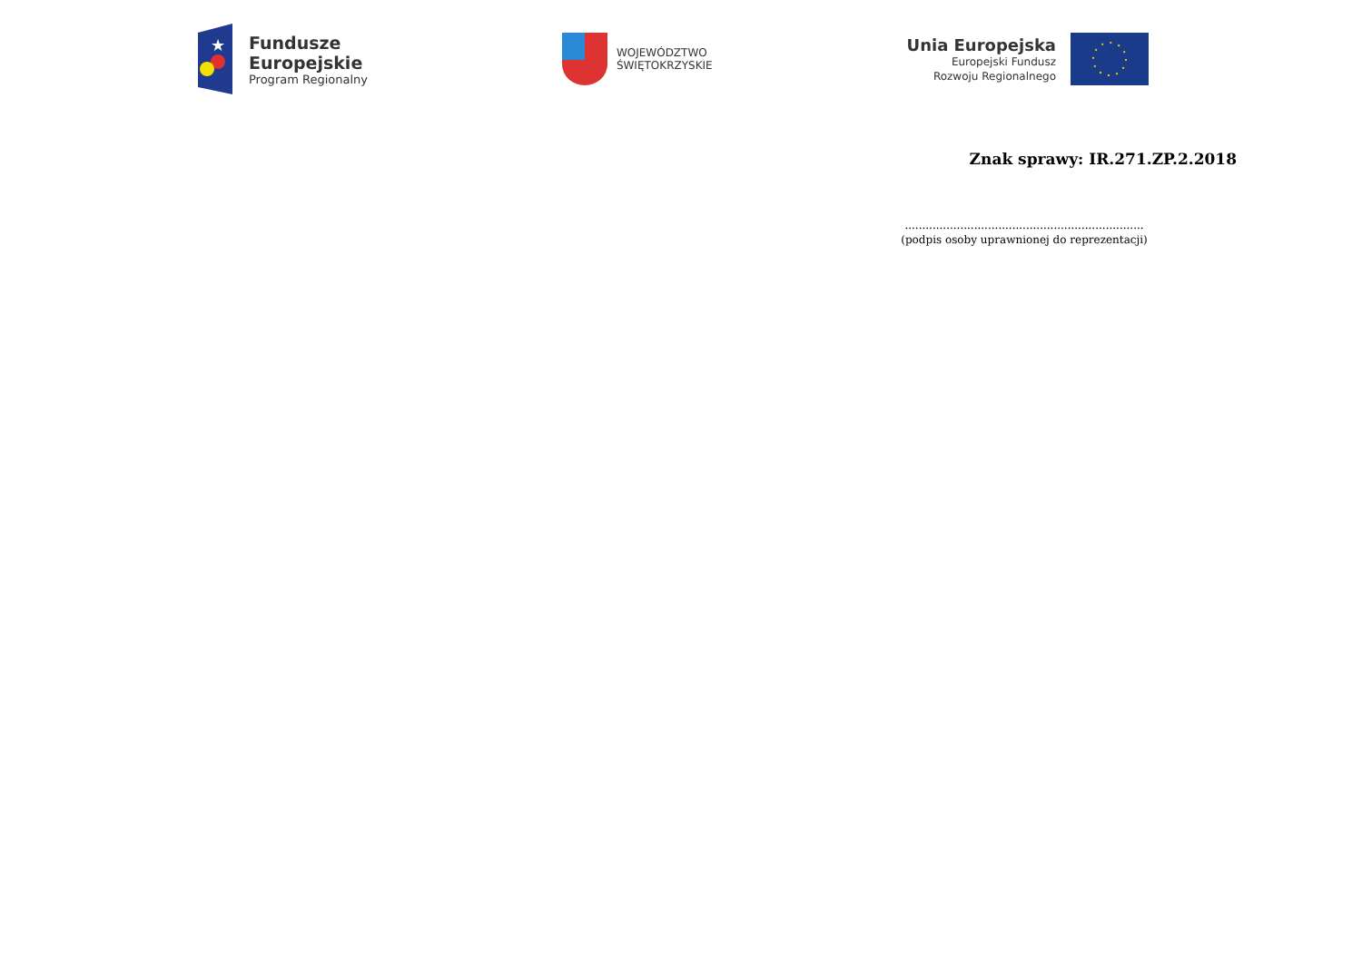★
Fundusze
Europejskie
Program Regionalny
WOJEWÓDZTWO
ŚWIĘTOKRZYSKIE
Unia Europejska
Europejski Fundusz
Rozwoju Regionalnego
Znak sprawy: IR.271.ZP.2.2018
.....................................................................
(podpis osoby uprawnionej do reprezentacji)